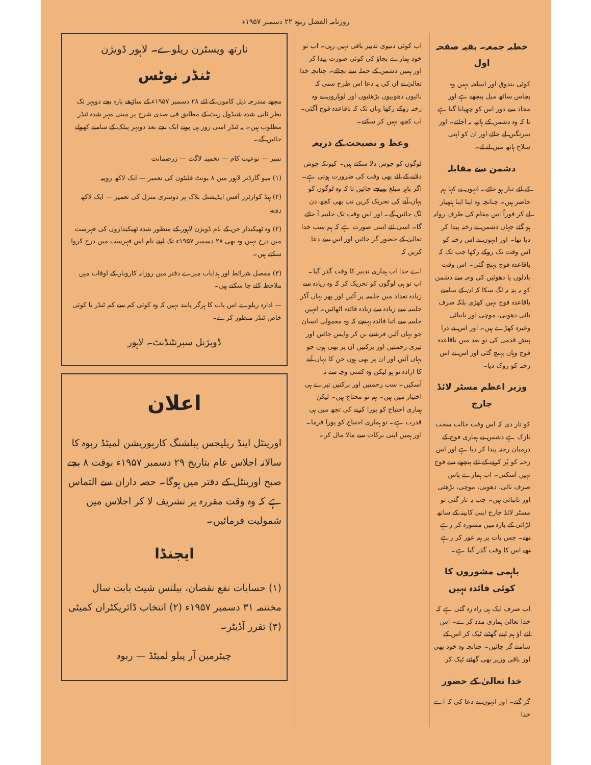روزنامہ الفضل ربوہ ۲۲ دسمبر ۱۹۵۷ء
خطبہ جمعہ۔ بقیہ صفحہ اول
کوئی بندوق اور اسلحہ نہیں وہ پچاس ساٹھ میل پیچھے ہے اور محاذ سے دور اس کو چھپایا گیا ہے تا کہ وہ دشمن کے ہاتھ نہ آجائے۔ اور سرنگیں لے جائے اور ان کو اپنی سلاح ہاتھ میں لے لے۔
دشمن سے مقابلہ
کے لئے تیار ہو جائے۔ انہوں نے کہا ہم حاضر ہیں۔ چنانچہ وہ اپنا اپنا ہتھیار لے کر فوراً اس مقام کی طرف روانہ ہو گئے جہاں دشمن نے رخنہ پیدا کر دیا تھا۔ اور انہوں نے اس رخنہ کو اس وقت تک روکے رکھا جب تک کہ باقاعدہ فوج پہنچ گئی۔ اس وقت بادلوں یا دھوئیں کی وجہ سے دشمن کو یہ پتہ نہ لگ سکا کہ ان کے سامنے باقاعدہ فوج نہیں کھڑی بلکہ صرف نائی دھوبی، موچی اور نانبائی وغیرہ کھڑے ہیں۔ اور اس نے ذرا پیش قدمی کی تو بعد میں باقاعدہ فوج وہاں پہنچ گئی اور اس نے اس رخنہ کو روک دیا۔
وزیر اعظم مسٹر لائڈ جارج
کو تار دی کہ اس وقت حالت سخت نازک ہے دشمن نے ہماری فوج کے درمیان رخنہ پیدا کر دیا ہے اور اس رخنہ کو پُر کرنے کے لئے پیچھے سے فوج نہیں آسکتی۔ اب ہمارے پاس صرف نائی، دھوبی، موچی، بڑھئی اور نانبائی ہیں۔ جب یہ تار گئی تو مسٹر لائڈ جارج اپنی کابینہ کے ساتھ لڑائی کے بارہ میں مشورہ کر رہے تھے۔ جس بات پر ہم غور کر رہے تھے اس کا وقت گذر گیا ہے۔
باہمی مشوروں کا کوئی فائدہ نہیں
اب صرف ایک ہی راہ رہ گئی ہے کہ خدا تعالیٰ ہماری مدد کرے۔ اس لئے آؤ ہم اپنے گھٹنے ٹیک کر اس کے سامنے گر جائیں۔ چنانچہ وہ خود بھی اور باقی وزیر بھی گھٹنے ٹیک کر
خدا تعالیٰ کے حضور
گر گئے۔ اور انہوں نے دعا کی کہ اے خدا
اب کوئی دنیوی تدبیر باقی نہیں رہی۔ اب تو خود ہمارے بچاؤ کی کوئی صورت پیدا کر اور ہمیں دشمن کے حملہ سے بچالے۔ چنانچہ خدا تعالیٰ نے ان کی یہ دعا اس طرح سنی کہ نائیوں دھوبیوں بڑھئیوں اور لوہاروں نے وہ رخنہ روکے رکھا یہاں تک کہ باقاعدہ فوج آگئی۔ اب کچھ نہیں کر سکتے۔
وعظ و نصیحت کے ذریعہ
لوگوں کو جوش دلا سکتے ہیں۔ کیونکہ جوش دلانے کے لئے بھی وقت کی ضرورت ہوتی ہے۔ اگر باہر مبلغ بھیجے جائیں تا کہ وہ لوگوں کو یہاں آنے کی تحریک کریں تب بھی کچھ دن لگ جائیں گے۔ اور اس وقت تک جلسہ آ جائے گا۔ اسی لئے اسی صورت ہے کہ ہم سب خدا تعالیٰ کے حضور گر جائیں اور اس سے دعا کریں کہ
اے خدا اب ہماری تدبیر کا وقت گذر گیا۔ اب تو ہی لوگوں کو تحریک کر کہ وہ زیادہ سے زیادہ تعداد میں جلسہ پر آئیں اور پھر یہاں آکر جلسہ سے زیادہ سے زیادہ فائدہ اٹھائیں۔ انہیں جلسہ سے اتنا فائدہ پہنچے کہ وہ معمولی انسان جو یہاں آئیں فرشتے بن کر واپس جائیں اور تیری رحمتیں اور برکتیں ان پر بھی ہوں جو یہاں آئیں اور ان پر بھی ہوں جن کا یہاں آنے کا ارادہ تو ہو لیکن وہ کسی وجہ سے نہ آسکیں۔ سب رحمتیں اور برکتیں تیرے ہی اختیار میں ہیں۔ ہم تو محتاج ہیں۔ لیکن ہماری احتیاج کو پورا کرنے کی تجھ میں ہی قدرت ہے۔ تو ہماری احتیاج کو پورا فرما۔ اور ہمیں اپنی برکات سے مالا مال کر۔
نارتھ ویسٹرن ریلوے۔ لاہور ڈویژن
ٹنڈر نوٹس
مجھے مندرجہ ذیل کاموں کے لئے ۲۸ دسمبر ۱۹۵۷ء کے ساڑھے بارہ بجے دوپہر تک نظر ثانی شدہ شیڈول ریٹ کے مطابق فی صدی شرح پر مبنی مہر شدہ ٹنڈر مطلوب ہیں۔ یہ ٹنڈر اسی روز ہی پونے ایک بجے بعد دوپہر پبلک کے سامنے کھولے جائیں گے۔
نمبر — نوعیت کام — تخمینہ لاگت — زرضمانت
(۱) میو گارڈنز لاہور میں ۸ یونٹ فلیٹوں کی تعمیر — ایک لاکھ روپیہ
(۲) ہیڈ کوارٹرز آفس ایڈیشنل بلاک پر دوسری منزل کی تعمیر — ایک لاکھ روپیہ
(۲) وہ ٹھیکیدار جن کے نام ڈویژن لاہور کے منظور شدہ ٹھیکیداروں کی فہرست میں درج نہیں وہ بھی ۲۸ دسمبر ۱۹۵۷ء تک اپنے نام اس فہرست میں درج کروا سکتے ہیں۔
(۳) مفصل شرائط اور ہدایات میرے دفتر میں روزانہ کاروبار کے اوقات میں ملاحظہ کئے جا سکتے ہیں۔
— ادارہ ریلوے اس بات کا ہرگز پابند نہیں کہ وہ کوئی کم سے کم ٹنڈر یا کوئی خاص ٹنڈر منظور کرے۔
ڈویژنل سپرنٹنڈنٹ۔ لاہور
اعلان
اورینٹل اینڈ ریلیجس پبلشنگ کارپوریشن لمیٹڈ ربوہ کا سالانہ اجلاس عام بتاریخ ۲۹ دسمبر ۱۹۵۷ء بوقت ۸ بجے صبح اورینٹل کے دفتر میں ہوگا۔ حصہ داران سے التماس ہے کہ وہ وقت مقررہ پر تشریف لا کر اجلاس میں شمولیت فرمائیں۔
ایجنڈا
(۱) حسابات نفع نقصان، بیلنس شیٹ بابت سال مختتمہ ۳۱ دسمبر ۱۹۵۷ء (۲) انتخاب ڈائریکٹران کمیٹی (۳) تقرر آڈیٹر۔
چیئرمین آر پبلو لمیٹڈ — ربوہ